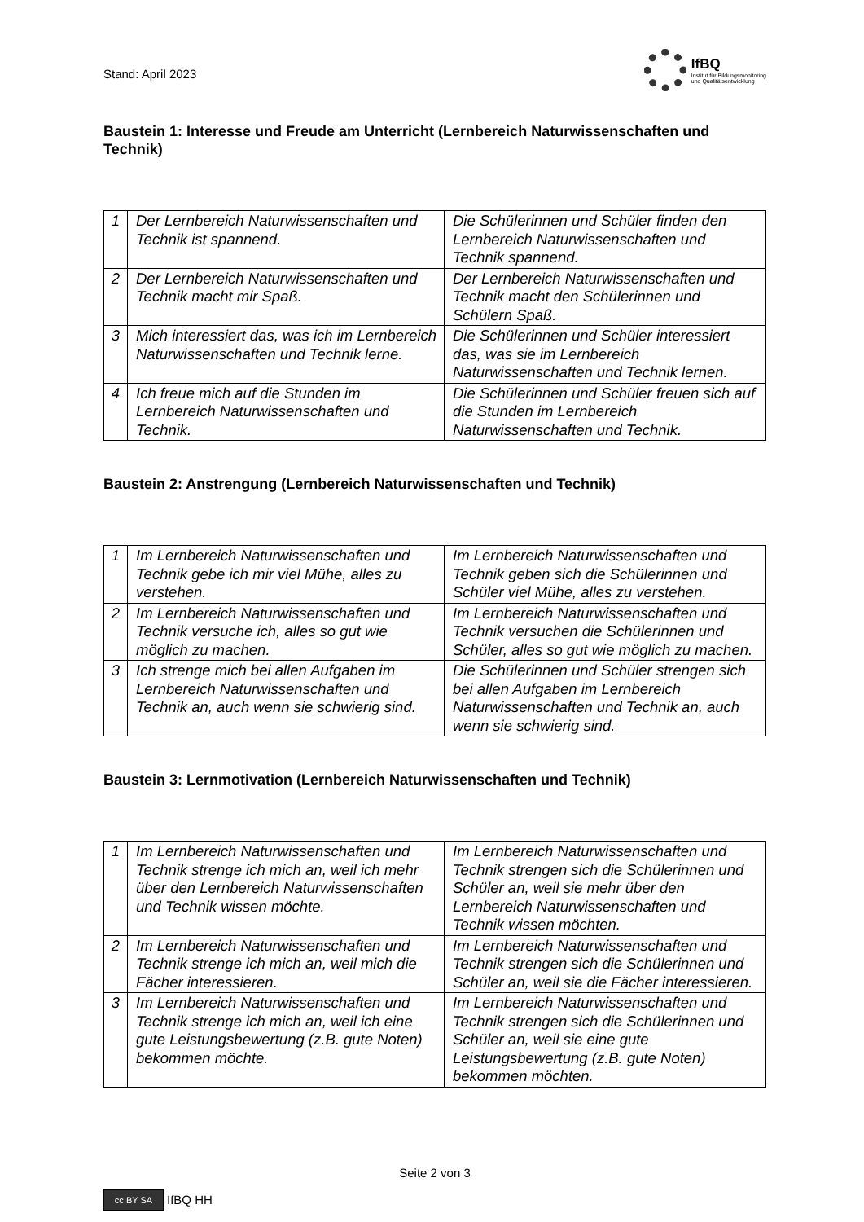Stand: April 2023
IfBQ
Institut für Bildungsmonitoring
und Qualitätsentwicklung
Baustein 1: Interesse und Freude am Unterricht (Lernbereich Naturwissenschaften und Technik)
| 1 | Der Lernbereich Naturwissenschaften und Technik ist spannend. | Die Schülerinnen und Schüler finden den Lernbereich Naturwissenschaften und Technik spannend. |
| 2 | Der Lernbereich Naturwissenschaften und Technik macht mir Spaß. | Der Lernbereich Naturwissenschaften und Technik macht den Schülerinnen und Schülern Spaß. |
| 3 | Mich interessiert das, was ich im Lernbereich Naturwissenschaften und Technik lerne. | Die Schülerinnen und Schüler interessiert das, was sie im Lernbereich Naturwissenschaften und Technik lernen. |
| 4 | Ich freue mich auf die Stunden im Lernbereich Naturwissenschaften und Technik. | Die Schülerinnen und Schüler freuen sich auf die Stunden im Lernbereich Naturwissenschaften und Technik. |
Baustein 2: Anstrengung (Lernbereich Naturwissenschaften und Technik)
| 1 | Im Lernbereich Naturwissenschaften und Technik gebe ich mir viel Mühe, alles zu verstehen. | Im Lernbereich Naturwissenschaften und Technik geben sich die Schülerinnen und Schüler viel Mühe, alles zu verstehen. |
| 2 | Im Lernbereich Naturwissenschaften und Technik versuche ich, alles so gut wie möglich zu machen. | Im Lernbereich Naturwissenschaften und Technik versuchen die Schülerinnen und Schüler, alles so gut wie möglich zu machen. |
| 3 | Ich strenge mich bei allen Aufgaben im Lernbereich Naturwissenschaften und Technik an, auch wenn sie schwierig sind. | Die Schülerinnen und Schüler strengen sich bei allen Aufgaben im Lernbereich Naturwissenschaften und Technik an, auch wenn sie schwierig sind. |
Baustein 3: Lernmotivation (Lernbereich Naturwissenschaften und Technik)
| 1 | Im Lernbereich Naturwissenschaften und Technik strenge ich mich an, weil ich mehr über den Lernbereich Naturwissenschaften und Technik wissen möchte. | Im Lernbereich Naturwissenschaften und Technik strengen sich die Schülerinnen und Schüler an, weil sie mehr über den Lernbereich Naturwissenschaften und Technik wissen möchten. |
| 2 | Im Lernbereich Naturwissenschaften und Technik strenge ich mich an, weil mich die Fächer interessieren. | Im Lernbereich Naturwissenschaften und Technik strengen sich die Schülerinnen und Schüler an, weil sie die Fächer interessieren. |
| 3 | Im Lernbereich Naturwissenschaften und Technik strenge ich mich an, weil ich eine gute Leistungsbewertung (z.B. gute Noten) bekommen möchte. | Im Lernbereich Naturwissenschaften und Technik strengen sich die Schülerinnen und Schüler an, weil sie eine gute Leistungsbewertung (z.B. gute Noten) bekommen möchten. |
Seite 2 von 3
cc BY SA IfBQ HH